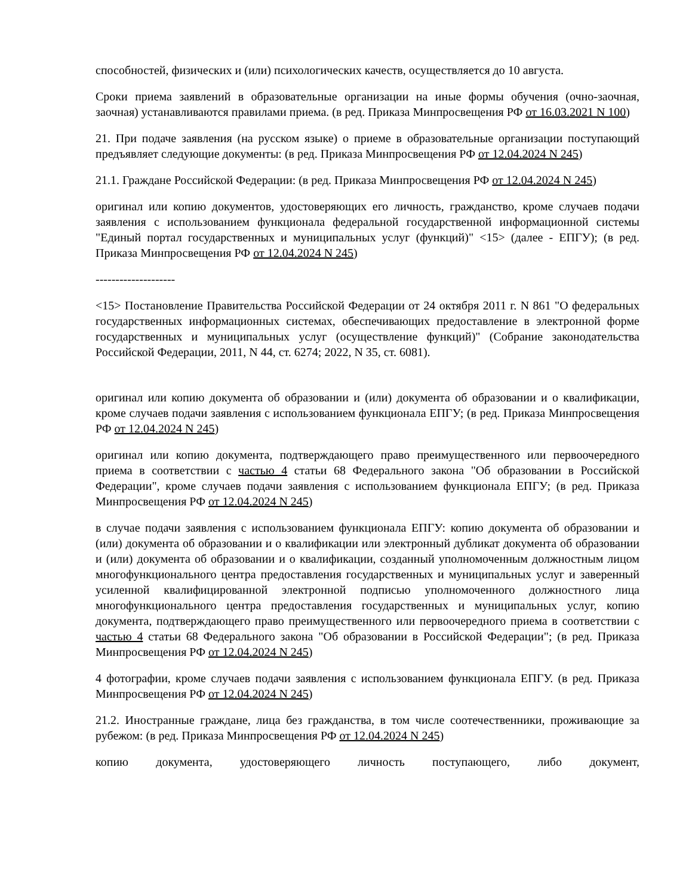способностей, физических и (или) психологических качеств, осуществляется до 10 августа.
Сроки приема заявлений в образовательные организации на иные формы обучения (очно-заочная, заочная) устанавливаются правилами приема. (в ред. Приказа Минпросвещения РФ от 16.03.2021 N 100)
21. При подаче заявления (на русском языке) о приеме в образовательные организации поступающий предъявляет следующие документы: (в ред. Приказа Минпросвещения РФ от 12.04.2024 N 245)
21.1. Граждане Российской Федерации: (в ред. Приказа Минпросвещения РФ от 12.04.2024 N 245)
оригинал или копию документов, удостоверяющих его личность, гражданство, кроме случаев подачи заявления с использованием функционала федеральной государственной информационной системы "Единый портал государственных и муниципальных услуг (функций)" <15> (далее - ЕПГУ); (в ред. Приказа Минпросвещения РФ от 12.04.2024 N 245)
--------------------
<15> Постановление Правительства Российской Федерации от 24 октября 2011 г. N 861 "О федеральных государственных информационных системах, обеспечивающих предоставление в электронной форме государственных и муниципальных услуг (осуществление функций)" (Собрание законодательства Российской Федерации, 2011, N 44, ст. 6274; 2022, N 35, ст. 6081).
оригинал или копию документа об образовании и (или) документа об образовании и о квалификации, кроме случаев подачи заявления с использованием функционала ЕПГУ; (в ред. Приказа Минпросвещения РФ от 12.04.2024 N 245)
оригинал или копию документа, подтверждающего право преимущественного или первоочередного приема в соответствии с частью 4 статьи 68 Федерального закона "Об образовании в Российской Федерации", кроме случаев подачи заявления с использованием функционала ЕПГУ; (в ред. Приказа Минпросвещения РФ от 12.04.2024 N 245)
в случае подачи заявления с использованием функционала ЕПГУ: копию документа об образовании и (или) документа об образовании и о квалификации или электронный дубликат документа об образовании и (или) документа об образовании и о квалификации, созданный уполномоченным должностным лицом многофункционального центра предоставления государственных и муниципальных услуг и заверенный усиленной квалифицированной электронной подписью уполномоченного должностного лица многофункционального центра предоставления государственных и муниципальных услуг, копию документа, подтверждающего право преимущественного или первоочередного приема в соответствии с частью 4 статьи 68 Федерального закона "Об образовании в Российской Федерации"; (в ред. Приказа Минпросвещения РФ от 12.04.2024 N 245)
4 фотографии, кроме случаев подачи заявления с использованием функционала ЕПГУ. (в ред. Приказа Минпросвещения РФ от 12.04.2024 N 245)
21.2. Иностранные граждане, лица без гражданства, в том числе соотечественники, проживающие за рубежом: (в ред. Приказа Минпросвещения РФ от 12.04.2024 N 245)
копию документа, удостоверяющего личность поступающего, либо документ,